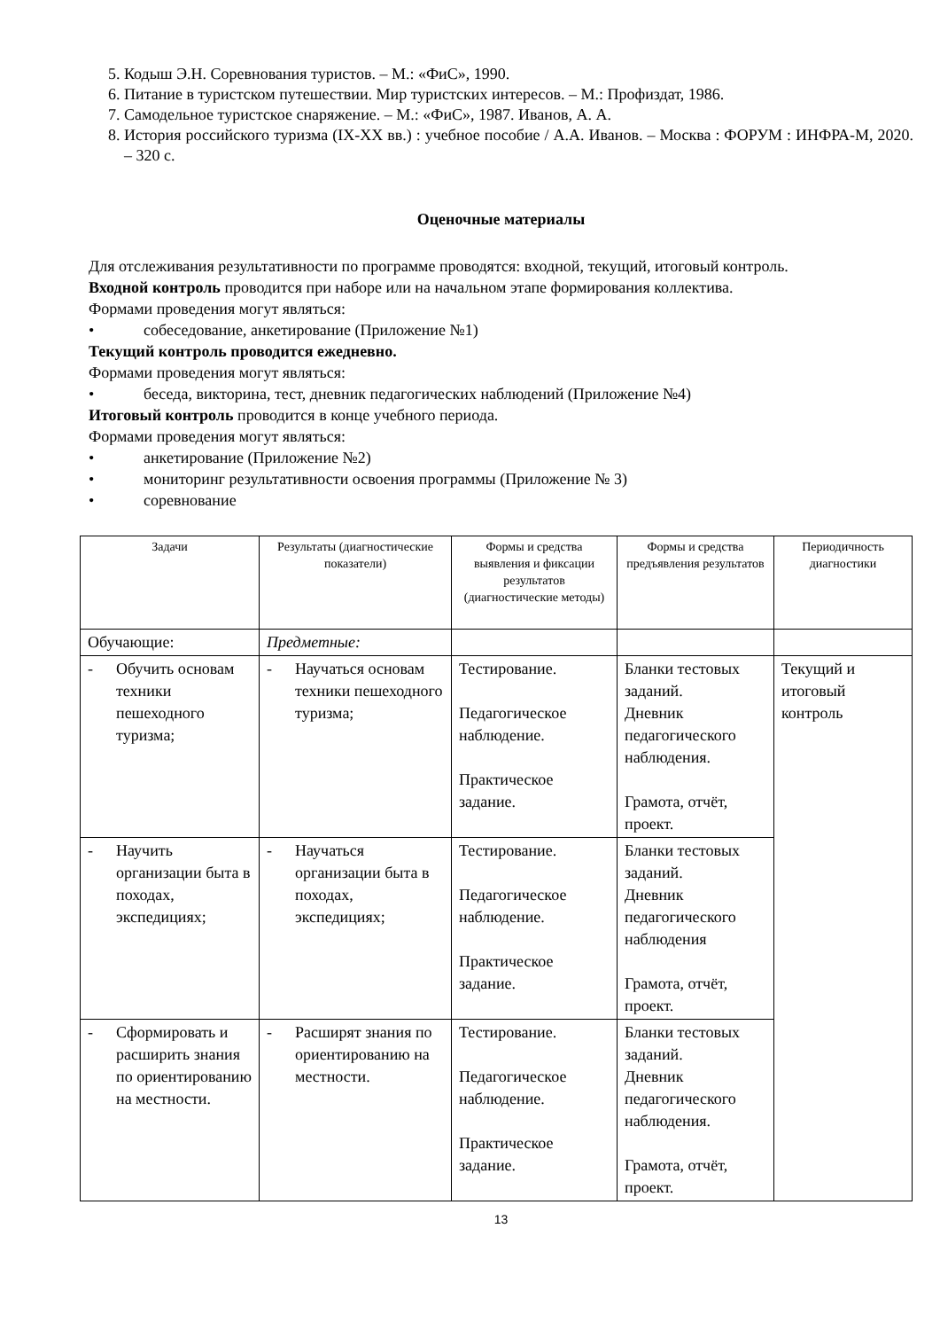5. Кодыш Э.Н. Соревнования туристов. – М.: «ФиС», 1990.
6. Питание в туристском путешествии. Мир туристских интересов. – М.: Профиздат, 1986.
7. Самодельное туристское снаряжение. – М.: «ФиС», 1987. Иванов, А. А.
8. История российского туризма (IX-XX вв.) : учебное пособие / А.А. Иванов. – Москва : ФОРУМ : ИНФРА-М, 2020. – 320 с.
Оценочные материалы
Для отслеживания результативности по программе проводятся: входной, текущий, итоговый контроль.
Входной контроль проводится при наборе или на начальном этапе формирования коллектива.
Формами проведения могут являться:
• собеседование, анкетирование (Приложение №1)
Текущий контроль проводится ежедневно.
Формами проведения могут являться:
• беседа, викторина, тест, дневник педагогических наблюдений (Приложение №4)
Итоговый контроль проводится в конце учебного периода.
Формами проведения могут являться:
• анкетирование (Приложение №2)
• мониторинг результативности освоения программы (Приложение № 3)
• соревнование
| Задачи | Результаты (диагностические показатели) | Формы и средства выявления и фиксации результатов (диагностические методы) | Формы и средства предъявления результатов | Периодичность диагностики |
| --- | --- | --- | --- | --- |
| Обучающие: | Предметные: | | | |
| - Обучить основам техники пешеходного туризма; | - Научаться основам техники пешеходного туризма; | Тестирование. Педагогическое наблюдение. Практическое задание. | Бланки тестовых заданий. Дневник педагогического наблюдения. Грамота, отчёт, проект. | Текущий и итоговый контроль |
| - Научить организации быта в походах, экспедициях; | - Научаться организации быта в походах, экспедициях; | Тестирование. Педагогическое наблюдение. Практическое задание. | Бланки тестовых заданий. Дневник педагогического наблюдения Грамота, отчёт, проект. | |
| - Сформировать и расширить знания по ориентированию на местности. | - Расширят знания по ориентированию на местности. | Тестирование. Педагогическое наблюдение. Практическое задание. | Бланки тестовых заданий. Дневник педагогического наблюдения. Грамота, отчёт, проект. | |
13